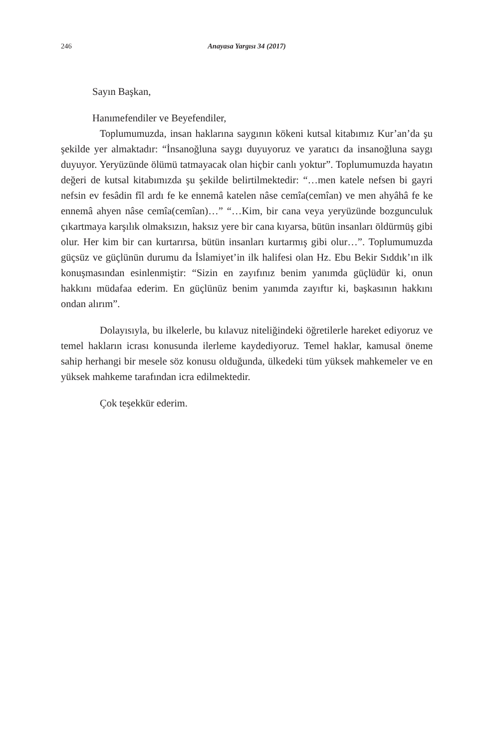246 Anayasa Yargısı 34 (2017)
Sayın Başkan,
Hanımefendiler ve Beyefendiler,
Toplumumuzda, insan haklarına saygının kökeni kutsal kitabımız Kur’an’da şu şekilde yer almaktadır: “İnsanoğluna saygı duyuyoruz ve yaratıcı da insanoğluna saygı duyuyor. Yeryüzünde ölümü tatmayacak olan hiçbir canlı yoktur”. Toplumumuzda hayatın değeri de kutsal kitabımızda şu şekilde belirtilmektedir: “…men katele nefsen bi gayri nefsin ev fesâdin fîl ardı fe ke ennemâ katelen nâse cemîa(cemîan) ve men ahyâhâ fe ke ennemâ ahyen nâse cemîa(cemîan)…” “…Kim, bir cana veya yeryüzünde bozgunculuk çıkartmaya karşılık olmaksızın, haksız yere bir cana kıyarsa, bütün insanları öldürmüş gibi olur. Her kim bir can kurtarırsa, bütün insanları kurtarmış gibi olur…”. Toplumumuzda güçsüz ve güçlünün durumu da İslamiyet’in ilk halifesi olan Hz. Ebu Bekir Sıddık’ın ilk konuşmasından esinlenmiştir: “Sizin en zayıfınız benim yanımda güçlüdür ki, onun hakkını müdafaa ederim. En güçlünüz benim yanımda zayıftır ki, başkasının hakkını ondan alırım”.
Dolayısıyla, bu ilkelerle, bu kılavuz niteliğindeki öğretilerle hareket ediyoruz ve temel hakların icrası konusunda ilerleme kaydediyoruz. Temel haklar, kamusal öneme sahip herhangi bir mesele söz konusu olduğunda, ülkedeki tüm yüksek mahkemeler ve en yüksek mahkeme tarafından icra edilmektedir.
Çok teşekkür ederim.